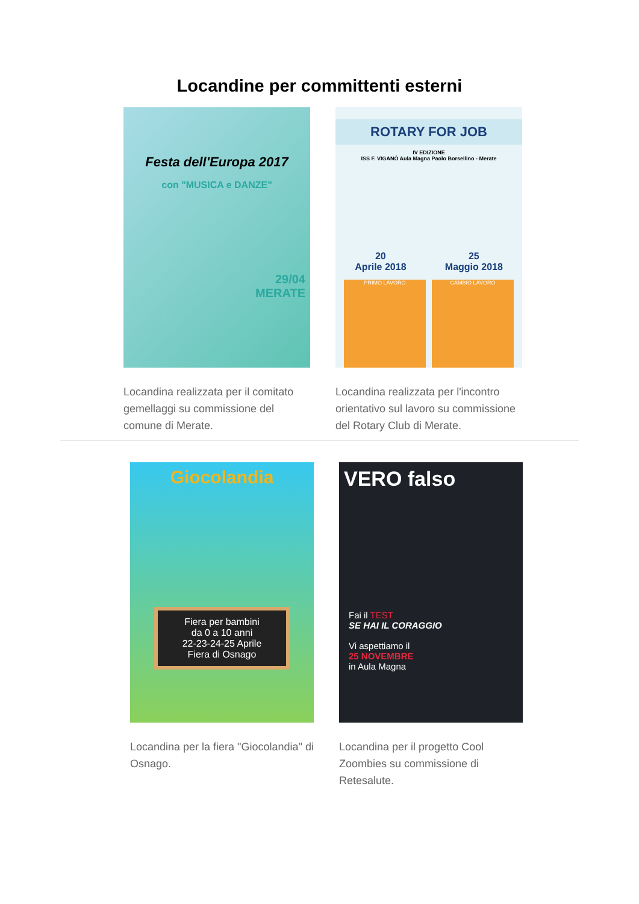Locandine per committenti esterni
Festa dell'Europa 2017
con "MUSICA e DANZE"
29/04
MERATE
Locandina realizzata per il comitato gemellaggi su commissione del comune di Merate.
ROTARY FOR JOB
IV EDIZIONE
ISS F. VIGANÒ Aula Magna Paolo Borsellino - Merate
20
Aprile 2018
25
Maggio 2018
PRIMO LAVORO CAMBIO LAVORO
Locandina realizzata per l'incontro orientativo sul lavoro su commissione del Rotary Club di Merate.
Giocolandia
Fiera per bambini
da 0 a 10 anni
22-23-24-25 Aprile
Fiera di Osnago
Locandina per la fiera "Giocolandia" di Osnago.
VERO falso
Fai il TEST
SE HAI IL CORAGGIO
Vi aspettiamo il
25 NOVEMBRE
in Aula Magna
Locandina per il progetto Cool Zoombies su commissione di Retesalute.